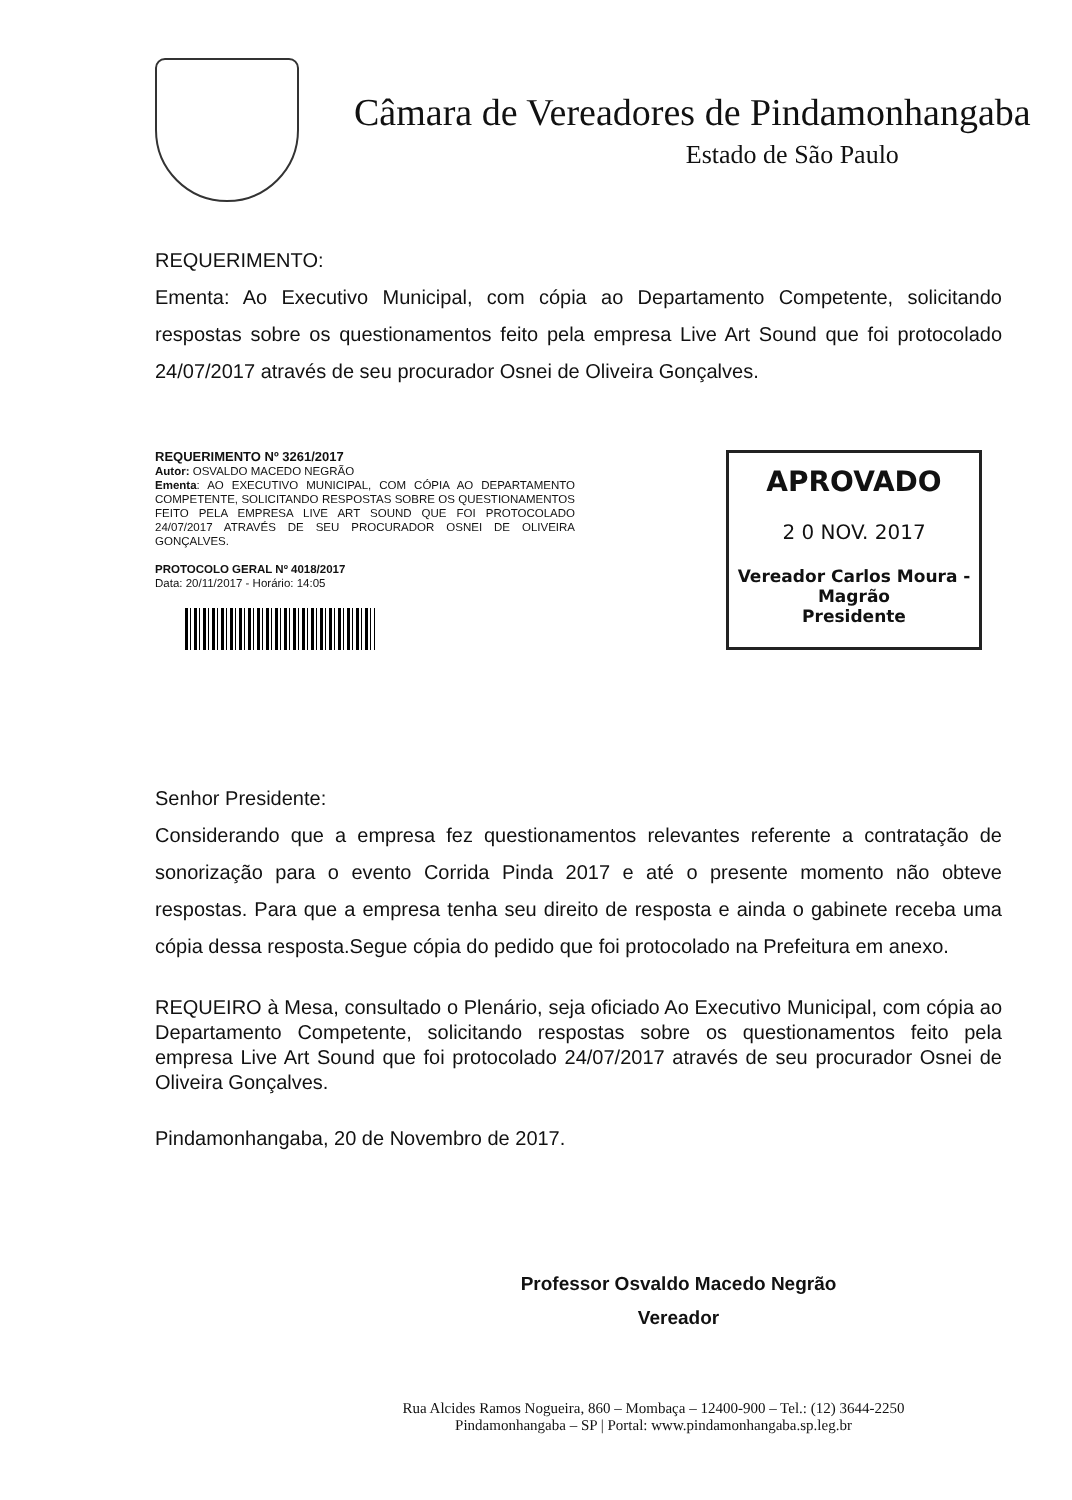Câmara de Vereadores de Pindamonhangaba
Estado de São Paulo
REQUERIMENTO:
Ementa: Ao Executivo Municipal, com cópia ao Departamento Competente, solicitando respostas sobre os questionamentos feito pela empresa Live Art Sound que foi protocolado 24/07/2017 através de seu procurador Osnei de Oliveira Gonçalves.
REQUERIMENTO Nº 3261/2017
Autor: OSVALDO MACEDO NEGRÃO
Ementa: AO EXECUTIVO MUNICIPAL, COM CÓPIA AO DEPARTAMENTO COMPETENTE, SOLICITANDO RESPOSTAS SOBRE OS QUESTIONAMENTOS FEITO PELA EMPRESA LIVE ART SOUND QUE FOI PROTOCOLADO 24/07/2017 ATRAVÉS DE SEU PROCURADOR OSNEI DE OLIVEIRA GONÇALVES.
PROTOCOLO GERAL Nº 4018/2017
Data: 20/11/2017 - Horário: 14:05
APROVADO
2 0 NOV. 2017
Vereador Carlos Moura - Magrão
Presidente
Senhor Presidente:
Considerando que a empresa fez questionamentos relevantes referente a contratação de sonorização para o evento Corrida Pinda 2017 e até o presente momento não obteve respostas. Para que a empresa tenha seu direito de resposta e ainda o gabinete receba uma cópia dessa resposta.Segue cópia do pedido que foi protocolado na Prefeitura em anexo.
REQUEIRO à Mesa, consultado o Plenário, seja oficiado Ao Executivo Municipal, com cópia ao Departamento Competente, solicitando respostas sobre os questionamentos feito pela empresa Live Art Sound que foi protocolado 24/07/2017 através de seu procurador Osnei de Oliveira Gonçalves.
Pindamonhangaba, 20 de Novembro de 2017.
Professor Osvaldo Macedo Negrão
Vereador
Rua Alcides Ramos Nogueira, 860 – Mombaça – 12400-900 – Tel.: (12) 3644-2250
Pindamonhangaba – SP | Portal: www.pindamonhangaba.sp.leg.br